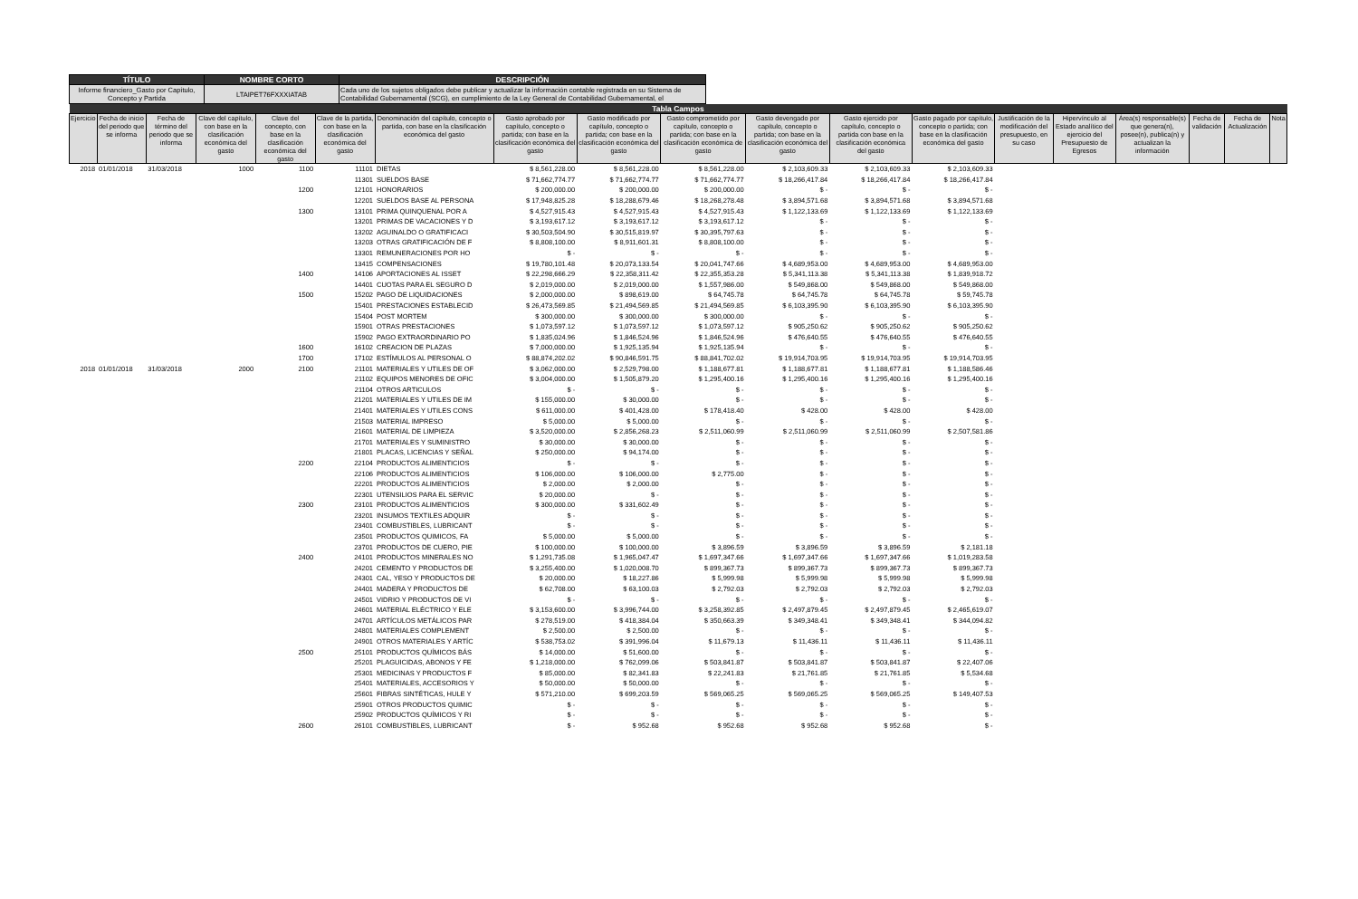| TÍTULO | NOMBRE CORTO | DESCRIPCIÓN |
| --- | --- | --- |
| Informe financiero_Gasto por Capítulo, Concepto y Partida | LTAIPET76FXXXIATAB | Cada uno de los sujetos obligados debe publicar y actualizar la información contable registrada en su Sistema de Contabilidad Gubernamental (SCG), en cumplimiento de la Ley General de Contabilidad Gubernamental, el |
| Tabla Campos | | | | | | | | | | | | | | | | | | |
| --- | --- | --- | --- | --- | --- | --- | --- | --- | --- | --- | --- | --- | --- | --- | --- | --- | --- | --- |
| Ejercicio | Fecha de inicio del periodo que se informa | Fecha de término del periodo que se informa | Clave del capítulo, con base en la clasificación económica del gasto | Clave del concepto, con base en la clasificación económica del gasto | Clave de la partida, con base en la clasificación económica del gasto | Denominación del capítulo, concepto o partida, con base en la clasificación económica del gasto | Gasto aprobado por capítulo, concepto o partida; con base en la clasificación económica del gasto | Gasto modificado por capítulo, concepto o partida; con base en la clasificación económica del gasto | Gasto comprometido por capítulo, concepto o partida; con base en la clasificación económica de gasto | Gasto devengado por capítulo, concepto o partida; con base en la clasificación económica del gasto | Gasto ejercido por capítulo, concepto o partida con base en la clasificación económica del gasto | Gasto pagado por capítulo, concepto o partida; con base en la clasificación económica del gasto | Justificación de la modificación del presupuesto, en su caso | Hipervínculo al Estado analítico del ejercicio del Presupuesto de Egresos | Área(s) responsable(s) que genera(n), posee(n), publica(n) y actualizan la información | Fecha de validación | Fecha de Actualización | Nota |
| 2018 | 01/01/2018 | 31/03/2018 | 1000 | 1100 | 11101 | DIETAS | $ 8,561,228.00 | $ 8,561,228.00 | $ 8,561,228.00 | $ 2,103,609.33 | $ 2,103,609.33 | $ 2,103,609.33 | | | | | | |
| | | | | | 11301 | SUELDOS BASE | $ 71,662,774.77 | $ 71,662,774.77 | $ 71,662,774.77 | $ 18,266,417.84 | $ 18,266,417.84 | $ 18,266,417.84 | | | | | | |
| | | | | 1200 | 12101 | HONORARIOS | $ 200,000.00 | $ 200,000.00 | $ 200,000.00 | $ - | $ - | $ - | | | | | | |
| | | | | | 12201 | SUELDOS BASE AL PERSONA | $ 17,948,825.28 | $ 18,288,679.46 | $ 18,268,278.48 | $ 3,894,571.68 | $ 3,894,571.68 | $ 3,894,571.68 | | | | | | |
| | | | | 1300 | 13101 | PRIMA QUINQUENAL POR A | $ 4,527,915.43 | $ 4,527,915.43 | $ 4,527,915.43 | $ 1,122,133.69 | $ 1,122,133.69 | $ 1,122,133.69 | | | | | | |
| | | | | | 13201 | PRIMAS DE VACACIONES Y D | $ 3,193,617.12 | $ 3,193,617.12 | $ 3,193,617.12 | $ - | $ - | $ - | | | | | | |
| | | | | | 13202 | AGUINALDO O GRATIFICACI | $ 30,503,504.90 | $ 30,515,819.97 | $ 30,395,797.63 | $ - | $ - | $ - | | | | | | |
| | | | | | 13203 | OTRAS GRATIFICACIÓN DE F | $ 8,808,100.00 | $ 8,911,601.31 | $ 8,808,100.00 | $ - | $ - | $ - | | | | | | |
| | | | | | 13301 | REMUNERACIONES POR HO | $ - | $ - | $ - | $ - | $ - | $ - | | | | | | |
| | | | | | 13415 | COMPENSACIONES | $ 19,780,101.48 | $ 20,073,133.54 | $ 20,041,747.66 | $ 4,689,953.00 | $ 4,689,953.00 | $ 4,689,953.00 | | | | | | |
| | | | | 1400 | 14106 | APORTACIONES AL ISSET | $ 22,298,666.29 | $ 22,358,311.42 | $ 22,355,353.28 | $ 5,341,113.38 | $ 5,341,113.38 | $ 1,839,918.72 | | | | | | |
| | | | | | 14401 | CUOTAS PARA EL SEGURO D | $ 2,019,000.00 | $ 2,019,000.00 | $ 1,557,986.00 | $ 549,868.00 | $ 549,868.00 | $ 549,868.00 | | | | | | |
| | | | | 1500 | 15202 | PAGO DE LIQUIDACIONES | $ 2,000,000.00 | $ 898,619.00 | $ 64,745.78 | $ 64,745.78 | $ 64,745.78 | $ 59,745.78 | | | | | | |
| | | | | | 15401 | PRESTACIONES ESTABLECID | $ 26,473,569.85 | $ 21,494,569.85 | $ 21,494,569.85 | $ 6,103,395.90 | $ 6,103,395.90 | $ 6,103,395.90 | | | | | | |
| | | | | | 15404 | POST MORTEM | $ 300,000.00 | $ 300,000.00 | $ 300,000.00 | $ - | $ - | $ - | | | | | | |
| | | | | | 15901 | OTRAS PRESTACIONES | $ 1,073,597.12 | $ 1,073,597.12 | $ 1,073,597.12 | $ 905,250.62 | $ 905,250.62 | $ 905,250.62 | | | | | | |
| | | | | | 15902 | PAGO EXTRAORDINARIO PO | $ 1,835,024.96 | $ 1,846,524.96 | $ 1,846,524.96 | $ 476,640.55 | $ 476,640.55 | $ 476,640.55 | | | | | | |
| | | | | 1600 | 16102 | CREACION DE PLAZAS | $ 7,000,000.00 | $ 1,925,135.94 | $ 1,925,135.94 | $ - | $ - | $ - | | | | | | |
| | | | | 1700 | 17102 | ESTÍMULOS AL PERSONAL O | $ 88,874,202.02 | $ 90,846,591.75 | $ 88,841,702.02 | $ 19,914,703.95 | $ 19,914,703.95 | $ 19,914,703.95 | | | | | | |
| 2018 | 01/01/2018 | 31/03/2018 | 2000 | 2100 | 21101 | MATERIALES Y UTILES DE OF | $ 3,062,000.00 | $ 2,529,798.00 | $ 1,188,677.81 | $ 1,188,677.81 | $ 1,188,677.81 | $ 1,188,586.46 | | | | | | |
| | | | | | 21102 | EQUIPOS MENORES DE OFIC | $ 3,004,000.00 | $ 1,505,879.20 | $ 1,295,400.16 | $ 1,295,400.16 | $ 1,295,400.16 | $ 1,295,400.16 | | | | | | |
| | | | | | 21104 | OTROS ARTICULOS | $ - | $ - | $ - | $ - | $ - | $ - | | | | | | |
| | | | | | 21201 | MATERIALES Y UTILES DE IM | $ 155,000.00 | $ 30,000.00 | $ - | $ - | $ - | $ - | | | | | | |
| | | | | | 21401 | MATERIALES Y UTILES CONS | $ 611,000.00 | $ 401,428.00 | $ 178,418.40 | $ 428.00 | $ 428.00 | $ 428.00 | | | | | | |
| | | | | | 21503 | MATERIAL IMPRESO | $ 5,000.00 | $ 5,000.00 | $ - | $ - | $ - | $ - | | | | | | |
| | | | | | 21601 | MATERIAL DE LIMPIEZA | $ 3,520,000.00 | $ 2,856,268.23 | $ 2,511,060.99 | $ 2,511,060.99 | $ 2,511,060.99 | $ 2,507,581.86 | | | | | | |
| | | | | | 21701 | MATERIALES Y SUMINISTRO | $ 30,000.00 | $ 30,000.00 | $ - | $ - | $ - | $ - | | | | | | |
| | | | | | 21801 | PLACAS, LICENCIAS Y SEÑAL | $ 250,000.00 | $ 94,174.00 | $ - | $ - | $ - | $ - | | | | | | |
| | | | | 2200 | 22104 | PRODUCTOS ALIMENTICIOS | $ - | $ - | $ - | $ - | $ - | $ - | | | | | | |
| | | | | | 22106 | PRODUCTOS ALIMENTICIOS | $ 106,000.00 | $ 106,000.00 | $ 2,775.00 | $ - | $ - | $ - | | | | | | |
| | | | | | 22201 | PRODUCTOS ALIMENTICIOS | $ 2,000.00 | $ 2,000.00 | $ - | $ - | $ - | $ - | | | | | | |
| | | | | | 22301 | UTENSILIOS PARA EL SERVIC | $ 20,000.00 | $ - | $ - | $ - | $ - | $ - | | | | | | |
| | | | | 2300 | 23101 | PRODUCTOS ALIMENTICIOS | $ 300,000.00 | $ 331,602.49 | $ - | $ - | $ - | $ - | | | | | | |
| | | | | | 23201 | INSUMOS TEXTILES ADQUIR | $ - | $ - | $ - | $ - | $ - | $ - | | | | | | |
| | | | | | 23401 | COMBUSTIBLES, LUBRICANT | $ - | $ - | $ - | $ - | $ - | $ - | | | | | | |
| | | | | | 23501 | PRODUCTOS QUIMICOS, FA | $ 5,000.00 | $ 5,000.00 | $ - | $ - | $ - | $ - | | | | | | |
| | | | | | 23701 | PRODUCTOS DE CUERO, PIE | $ 100,000.00 | $ 100,000.00 | $ 3,896.59 | $ 3,896.59 | $ 3,896.59 | $ 2,181.18 | | | | | | |
| | | | | 2400 | 24101 | PRODUCTOS MINERALES NO | $ 1,291,735.08 | $ 1,965,047.47 | $ 1,697,347.66 | $ 1,697,347.66 | $ 1,697,347.66 | $ 1,019,283.58 | | | | | | |
| | | | | | 24201 | CEMENTO Y PRODUCTOS DE | $ 3,255,400.00 | $ 1,020,008.70 | $ 899,367.73 | $ 899,367.73 | $ 899,367.73 | $ 899,367.73 | | | | | | |
| | | | | | 24301 | CAL, YESO Y PRODUCTOS DE | $ 20,000.00 | $ 18,227.86 | $ 5,999.98 | $ 5,999.98 | $ 5,999.98 | $ 5,999.98 | | | | | | |
| | | | | | 24401 | MADERA Y PRODUCTOS DE | $ 62,708.00 | $ 63,100.03 | $ 2,792.03 | $ 2,792.03 | $ 2,792.03 | $ 2,792.03 | | | | | | |
| | | | | | 24501 | VIDRIO Y PRODUCTOS DE VI | $ - | $ - | $ - | $ - | $ - | $ - | | | | | | |
| | | | | | 24601 | MATERIAL ELÉCTRICO Y ELE | $ 3,153,600.00 | $ 3,996,744.00 | $ 3,258,392.85 | $ 2,497,879.45 | $ 2,497,879.45 | $ 2,465,619.07 | | | | | | |
| | | | | | 24701 | ARTÍCULOS METÁLICOS PAR | $ 278,519.00 | $ 418,384.04 | $ 350,663.39 | $ 349,348.41 | $ 349,348.41 | $ 344,094.82 | | | | | | |
| | | | | | 24801 | MATERIALES COMPLEMENT | $ 2,500.00 | $ 2,500.00 | $ - | $ - | $ - | $ - | | | | | | |
| | | | | | 24901 | OTROS MATERIALES Y ARTÍC | $ 538,753.02 | $ 391,996.04 | $ 11,679.13 | $ 11,436.11 | $ 11,436.11 | $ 11,436.11 | | | | | | |
| | | | | 2500 | 25101 | PRODUCTOS QUÍMICOS BÁS | $ 14,000.00 | $ 51,600.00 | $ - | $ - | $ - | $ - | | | | | | |
| | | | | | 25201 | PLAGUICIDAS, ABONOS Y FE | $ 1,218,000.00 | $ 762,099.06 | $ 503,841.87 | $ 503,841.87 | $ 503,841.87 | $ 22,407.06 | | | | | | |
| | | | | | 25301 | MEDICINAS Y PRODUCTOS F | $ 85,000.00 | $ 82,341.83 | $ 22,241.83 | $ 21,761.85 | $ 21,761.85 | $ 5,534.68 | | | | | | |
| | | | | | 25401 | MATERIALES, ACCESORIOS Y | $ 50,000.00 | $ 50,000.00 | $ - | $ - | $ - | $ - | | | | | | |
| | | | | | 25601 | FIBRAS SINTÉTICAS, HULE Y | $ 571,210.00 | $ 699,203.59 | $ 569,065.25 | $ 569,065.25 | $ 569,065.25 | $ 149,407.53 | | | | | | |
| | | | | | 25901 | OTROS PRODUCTOS QUIMIC | $ - | $ - | $ - | $ - | $ - | $ - | | | | | | |
| | | | | | 25902 | PRODUCTOS QUÍMICOS Y RI | $ - | $ - | $ - | $ - | $ - | $ - | | | | | | |
| | | | | 2600 | 26101 | COMBUSTIBLES, LUBRICANT | $ - | $ 952.68 | $ 952.68 | $ 952.68 | $ 952.68 | $ - | | | | | | |